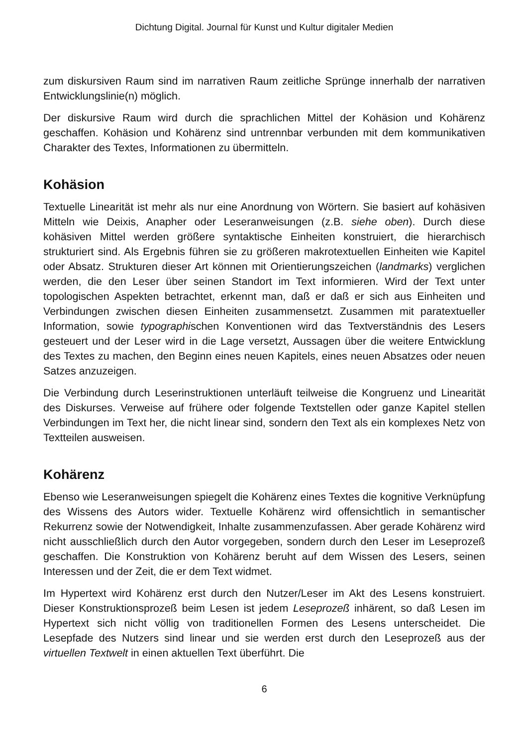Dichtung Digital. Journal für Kunst und Kultur digitaler Medien
zum diskursiven Raum sind im narrativen Raum zeitliche Sprünge innerhalb der narrativen Entwicklungslinie(n) möglich.
Der diskursive Raum wird durch die sprachlichen Mittel der Kohäsion und Kohärenz geschaffen. Kohäsion und Kohärenz sind untrennbar verbunden mit dem kommunikativen Charakter des Textes, Informationen zu übermitteln.
Kohäsion
Textuelle Linearität ist mehr als nur eine Anordnung von Wörtern. Sie basiert auf kohäsiven Mitteln wie Deixis, Anapher oder Leseranweisungen (z.B. siehe oben). Durch diese kohäsiven Mittel werden größere syntaktische Einheiten konstruiert, die hierarchisch strukturiert sind. Als Ergebnis führen sie zu größeren makrotextuellen Einheiten wie Kapitel oder Absatz. Strukturen dieser Art können mit Orientierungszeichen (landmarks) verglichen werden, die den Leser über seinen Standort im Text informieren. Wird der Text unter topologischen Aspekten betrachtet, erkennt man, daß er daß er sich aus Einheiten und Verbindungen zwischen diesen Einheiten zusammensetzt. Zusammen mit paratextueller Information, sowie typographischen Konventionen wird das Textverständnis des Lesers gesteuert und der Leser wird in die Lage versetzt, Aussagen über die weitere Entwicklung des Textes zu machen, den Beginn eines neuen Kapitels, eines neuen Absatzes oder neuen Satzes anzuzeigen.
Die Verbindung durch Leserinstruktionen unterläuft teilweise die Kongruenz und Linearität des Diskurses. Verweise auf frühere oder folgende Textstellen oder ganze Kapitel stellen Verbindungen im Text her, die nicht linear sind, sondern den Text als ein komplexes Netz von Textteilen ausweisen.
Kohärenz
Ebenso wie Leseranweisungen spiegelt die Kohärenz eines Textes die kognitive Verknüpfung des Wissens des Autors wider. Textuelle Kohärenz wird offensichtlich in semantischer Rekurrenz sowie der Notwendigkeit, Inhalte zusammenzufassen. Aber gerade Kohärenz wird nicht ausschließlich durch den Autor vorgegeben, sondern durch den Leser im Leseprozeß geschaffen. Die Konstruktion von Kohärenz beruht auf dem Wissen des Lesers, seinen Interessen und der Zeit, die er dem Text widmet.
Im Hypertext wird Kohärenz erst durch den Nutzer/Leser im Akt des Lesens konstruiert. Dieser Konstruktionsprozeß beim Lesen ist jedem Leseprozeß inhärent, so daß Lesen im Hypertext sich nicht völlig von traditionellen Formen des Lesens unterscheidet. Die Lesepfade des Nutzers sind linear und sie werden erst durch den Leseprozeß aus der virtuellen Textwelt in einen aktuellen Text überführt. Die
6